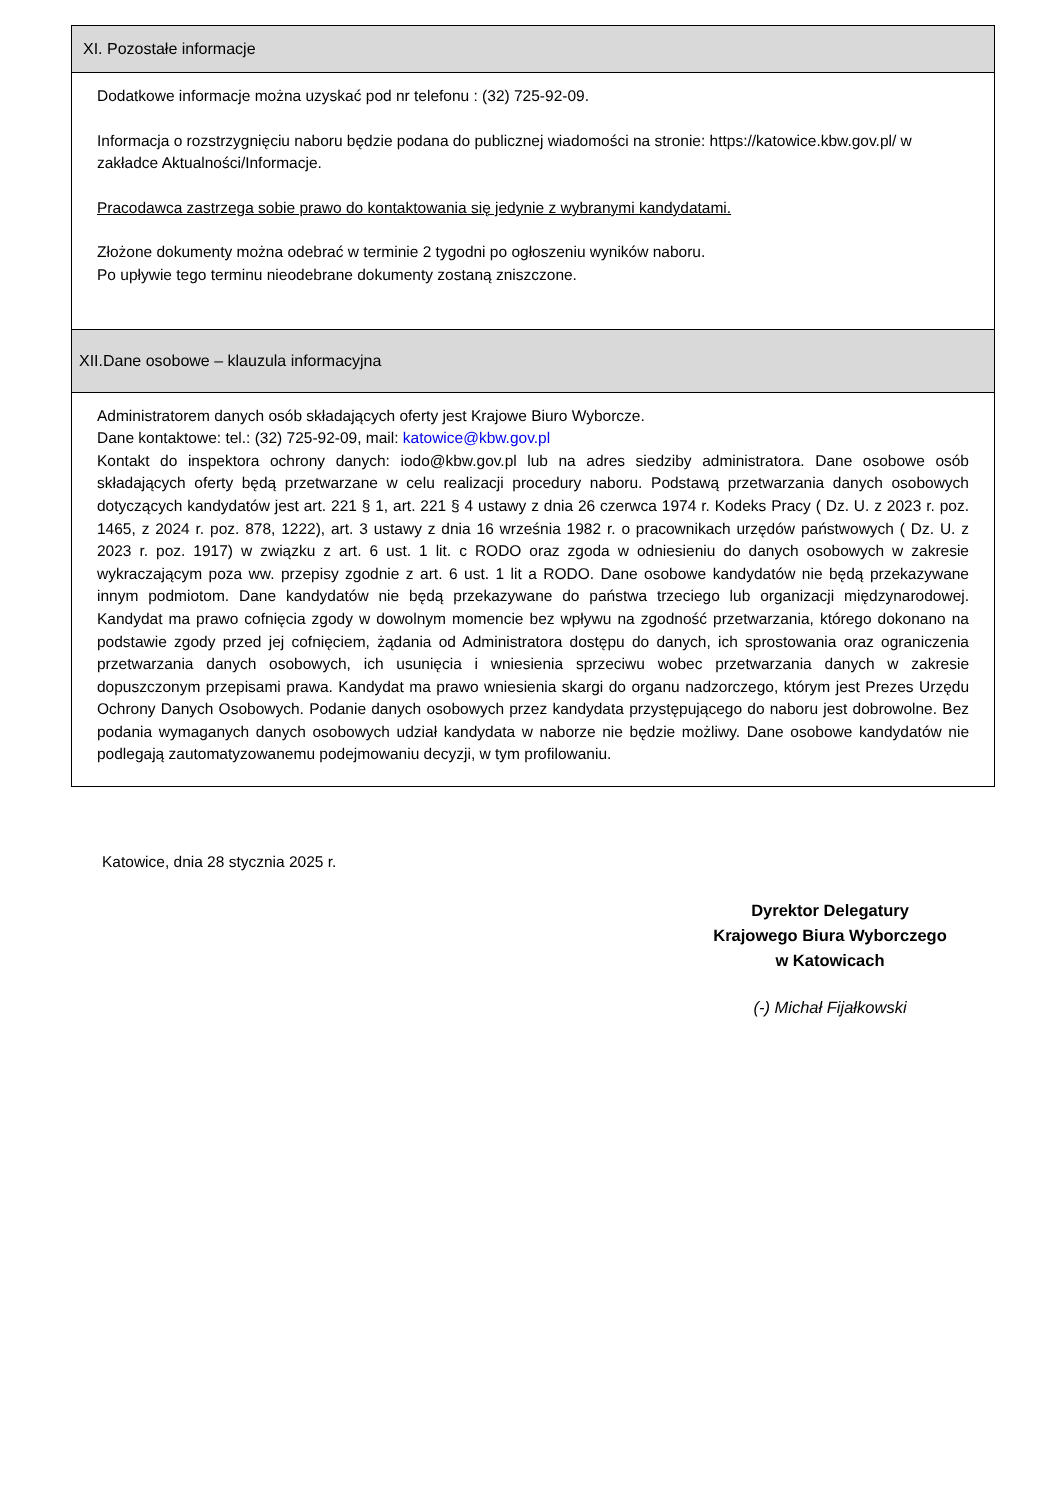XI. Pozostałe informacje
Dodatkowe informacje można uzyskać pod nr telefonu : (32) 725-92-09.
Informacja o rozstrzygnięciu naboru będzie podana do publicznej wiadomości na stronie: https://katowice.kbw.gov.pl/ w zakładce Aktualności/Informacje.
Pracodawca zastrzega sobie prawo do kontaktowania się jedynie z wybranymi kandydatami.
Złożone dokumenty można odebrać w terminie 2 tygodni po ogłoszeniu wyników naboru.
Po upływie tego terminu nieodebrane dokumenty zostaną zniszczone.
XII.Dane osobowe – klauzula informacyjna
Administratorem danych osób składających oferty jest Krajowe Biuro Wyborcze.
Dane kontaktowe: tel.: (32) 725-92-09, mail: katowice@kbw.gov.pl
Kontakt do inspektora ochrony danych: iodo@kbw.gov.pl lub na adres siedziby administratora. Dane osobowe osób składających oferty będą przetwarzane w celu realizacji procedury naboru. Podstawą przetwarzania danych osobowych dotyczących kandydatów jest art. 221 § 1, art. 221 § 4 ustawy z dnia 26 czerwca 1974 r. Kodeks Pracy ( Dz. U. z 2023 r. poz. 1465, z 2024 r. poz. 878, 1222), art. 3 ustawy z dnia 16 września 1982 r. o pracownikach urzędów państwowych ( Dz. U. z 2023 r. poz. 1917) w związku z art. 6 ust. 1 lit. c RODO oraz zgoda w odniesieniu do danych osobowych w zakresie wykraczającym poza ww. przepisy zgodnie z art. 6 ust. 1 lit a RODO. Dane osobowe kandydatów nie będą przekazywane innym podmiotom. Dane kandydatów nie będą przekazywane do państwa trzeciego lub organizacji międzynarodowej. Kandydat ma prawo cofnięcia zgody w dowolnym momencie bez wpływu na zgodność przetwarzania, którego dokonano na podstawie zgody przed jej cofnięciem, żądania od Administratora dostępu do danych, ich sprostowania oraz ograniczenia przetwarzania danych osobowych, ich usunięcia i wniesienia sprzeciwu wobec przetwarzania danych w zakresie dopuszczonym przepisami prawa. Kandydat ma prawo wniesienia skargi do organu nadzorczego, którym jest Prezes Urzędu Ochrony Danych Osobowych. Podanie danych osobowych przez kandydata przystępującego do naboru jest dobrowolne. Bez podania wymaganych danych osobowych udział kandydata w naborze nie będzie możliwy. Dane osobowe kandydatów nie podlegają zautomatyzowanemu podejmowaniu decyzji, w tym profilowaniu.
Katowice, dnia 28 stycznia 2025 r.
Dyrektor Delegatury
Krajowego Biura Wyborczego
w Katowicach
(-) Michał Fijałkowski